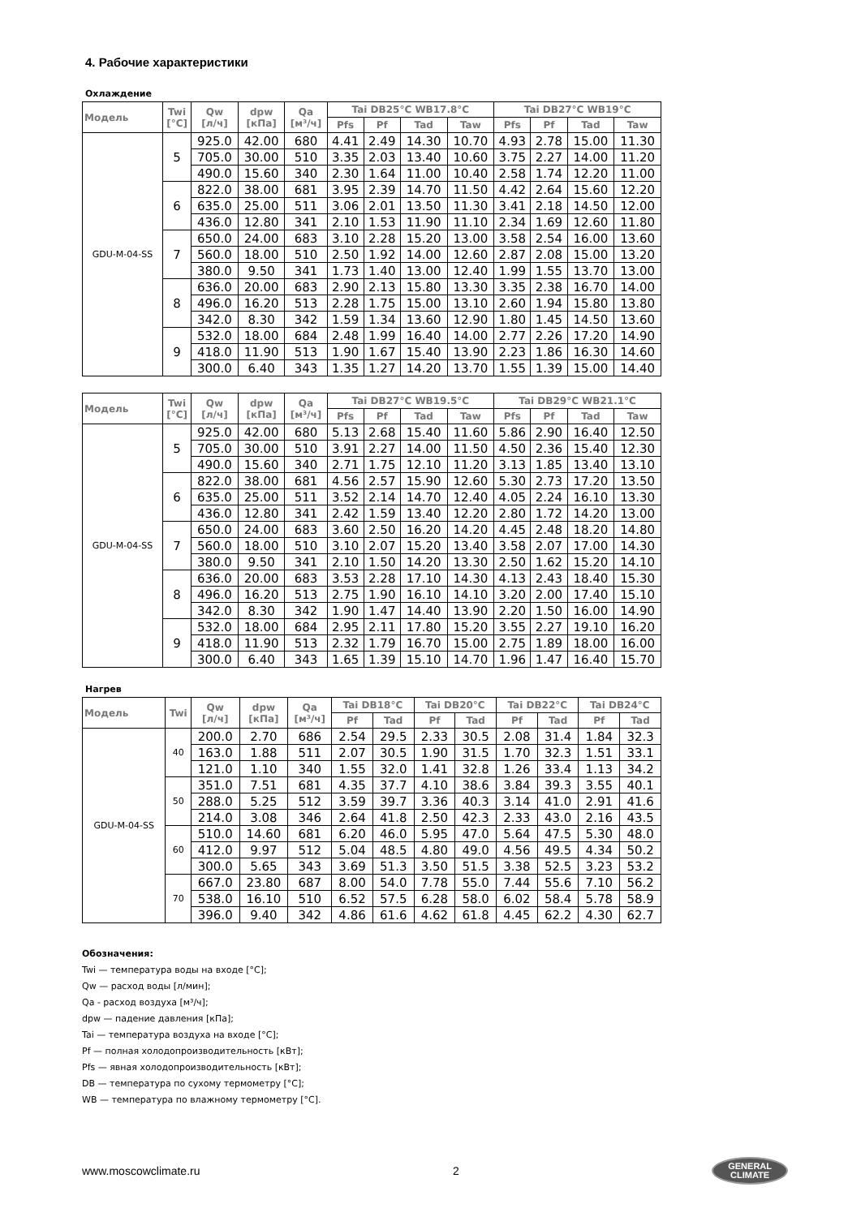4. Рабочие характеристики
Охлаждение
| Модель | Twi [°C] | Qw [л/ч] | dpw [кПа] | Qa [м³/ч] | Tai DB25°C WB17.8°C | | | | Tai DB27°C WB19°C | | | |
| --- | --- | --- | --- | --- | --- | --- | --- | --- | --- | --- | --- | --- |
| | | | | | Pfs | Pf | Tad | Taw | Pfs | Pf | Tad | Taw |
| GDU-M-04-SS | 5 | 925.0 | 42.00 | 680 | 4.41 | 2.49 | 14.30 | 10.70 | 4.93 | 2.78 | 15.00 | 11.30 |
| | | 705.0 | 30.00 | 510 | 3.35 | 2.03 | 13.40 | 10.60 | 3.75 | 2.27 | 14.00 | 11.20 |
| | | 490.0 | 15.60 | 340 | 2.30 | 1.64 | 11.00 | 10.40 | 2.58 | 1.74 | 12.20 | 11.00 |
| | 6 | 822.0 | 38.00 | 681 | 3.95 | 2.39 | 14.70 | 11.50 | 4.42 | 2.64 | 15.60 | 12.20 |
| | | 635.0 | 25.00 | 511 | 3.06 | 2.01 | 13.50 | 11.30 | 3.41 | 2.18 | 14.50 | 12.00 |
| | | 436.0 | 12.80 | 341 | 2.10 | 1.53 | 11.90 | 11.10 | 2.34 | 1.69 | 12.60 | 11.80 |
| | 7 | 650.0 | 24.00 | 683 | 3.10 | 2.28 | 15.20 | 13.00 | 3.58 | 2.54 | 16.00 | 13.60 |
| | | 560.0 | 18.00 | 510 | 2.50 | 1.92 | 14.00 | 12.60 | 2.87 | 2.08 | 15.00 | 13.20 |
| | | 380.0 | 9.50 | 341 | 1.73 | 1.40 | 13.00 | 12.40 | 1.99 | 1.55 | 13.70 | 13.00 |
| | 8 | 636.0 | 20.00 | 683 | 2.90 | 2.13 | 15.80 | 13.30 | 3.35 | 2.38 | 16.70 | 14.00 |
| | | 496.0 | 16.20 | 513 | 2.28 | 1.75 | 15.00 | 13.10 | 2.60 | 1.94 | 15.80 | 13.80 |
| | | 342.0 | 8.30 | 342 | 1.59 | 1.34 | 13.60 | 12.90 | 1.80 | 1.45 | 14.50 | 13.60 |
| | 9 | 532.0 | 18.00 | 684 | 2.48 | 1.99 | 16.40 | 14.00 | 2.77 | 2.26 | 17.20 | 14.90 |
| | | 418.0 | 11.90 | 513 | 1.90 | 1.67 | 15.40 | 13.90 | 2.23 | 1.86 | 16.30 | 14.60 |
| | | 300.0 | 6.40 | 343 | 1.35 | 1.27 | 14.20 | 13.70 | 1.55 | 1.39 | 15.00 | 14.40 |
| Модель | Twi [°C] | Qw [л/ч] | dpw [кПа] | Qa [м³/ч] | Tai DB27°C WB19.5°C | | | | Tai DB29°C WB21.1°C | | | |
| --- | --- | --- | --- | --- | --- | --- | --- | --- | --- | --- | --- | --- |
| | | | | | Pfs | Pf | Tad | Taw | Pfs | Pf | Tad | Taw |
| GDU-M-04-SS | 5 | 925.0 | 42.00 | 680 | 5.13 | 2.68 | 15.40 | 11.60 | 5.86 | 2.90 | 16.40 | 12.50 |
| | | 705.0 | 30.00 | 510 | 3.91 | 2.27 | 14.00 | 11.50 | 4.50 | 2.36 | 15.40 | 12.30 |
| | | 490.0 | 15.60 | 340 | 2.71 | 1.75 | 12.10 | 11.20 | 3.13 | 1.85 | 13.40 | 13.10 |
| | 6 | 822.0 | 38.00 | 681 | 4.56 | 2.57 | 15.90 | 12.60 | 5.30 | 2.73 | 17.20 | 13.50 |
| | | 635.0 | 25.00 | 511 | 3.52 | 2.14 | 14.70 | 12.40 | 4.05 | 2.24 | 16.10 | 13.30 |
| | | 436.0 | 12.80 | 341 | 2.42 | 1.59 | 13.40 | 12.20 | 2.80 | 1.72 | 14.20 | 13.00 |
| | 7 | 650.0 | 24.00 | 683 | 3.60 | 2.50 | 16.20 | 14.20 | 4.45 | 2.48 | 18.20 | 14.80 |
| | | 560.0 | 18.00 | 510 | 3.10 | 2.07 | 15.20 | 13.40 | 3.58 | 2.07 | 17.00 | 14.30 |
| | | 380.0 | 9.50 | 341 | 2.10 | 1.50 | 14.20 | 13.30 | 2.50 | 1.62 | 15.20 | 14.10 |
| | 8 | 636.0 | 20.00 | 683 | 3.53 | 2.28 | 17.10 | 14.30 | 4.13 | 2.43 | 18.40 | 15.30 |
| | | 496.0 | 16.20 | 513 | 2.75 | 1.90 | 16.10 | 14.10 | 3.20 | 2.00 | 17.40 | 15.10 |
| | | 342.0 | 8.30 | 342 | 1.90 | 1.47 | 14.40 | 13.90 | 2.20 | 1.50 | 16.00 | 14.90 |
| | 9 | 532.0 | 18.00 | 684 | 2.95 | 2.11 | 17.80 | 15.20 | 3.55 | 2.27 | 19.10 | 16.20 |
| | | 418.0 | 11.90 | 513 | 2.32 | 1.79 | 16.70 | 15.00 | 2.75 | 1.89 | 18.00 | 16.00 |
| | | 300.0 | 6.40 | 343 | 1.65 | 1.39 | 15.10 | 14.70 | 1.96 | 1.47 | 16.40 | 15.70 |
Нагрев
| Модель | Twi | Qw [л/ч] | dpw [кПа] | Qa [м³/ч] | Tai DB18°C | | Tai DB20°C | | Tai DB22°C | | Tai DB24°C | |
| --- | --- | --- | --- | --- | --- | --- | --- | --- | --- | --- | --- | --- |
| | | | | | Pf | Tad | Pf | Tad | Pf | Tad | Pf | Tad |
| GDU-M-04-SS | 40 | 200.0 | 2.70 | 686 | 2.54 | 29.5 | 2.33 | 30.5 | 2.08 | 31.4 | 1.84 | 32.3 |
| | | 163.0 | 1.88 | 511 | 2.07 | 30.5 | 1.90 | 31.5 | 1.70 | 32.3 | 1.51 | 33.1 |
| | | 121.0 | 1.10 | 340 | 1.55 | 32.0 | 1.41 | 32.8 | 1.26 | 33.4 | 1.13 | 34.2 |
| | 50 | 351.0 | 7.51 | 681 | 4.35 | 37.7 | 4.10 | 38.6 | 3.84 | 39.3 | 3.55 | 40.1 |
| | | 288.0 | 5.25 | 512 | 3.59 | 39.7 | 3.36 | 40.3 | 3.14 | 41.0 | 2.91 | 41.6 |
| | | 214.0 | 3.08 | 346 | 2.64 | 41.8 | 2.50 | 42.3 | 2.33 | 43.0 | 2.16 | 43.5 |
| | 60 | 510.0 | 14.60 | 681 | 6.20 | 46.0 | 5.95 | 47.0 | 5.64 | 47.5 | 5.30 | 48.0 |
| | | 412.0 | 9.97 | 512 | 5.04 | 48.5 | 4.80 | 49.0 | 4.56 | 49.5 | 4.34 | 50.2 |
| | | 300.0 | 5.65 | 343 | 3.69 | 51.3 | 3.50 | 51.5 | 3.38 | 52.5 | 3.23 | 53.2 |
| | 70 | 667.0 | 23.80 | 687 | 8.00 | 54.0 | 7.78 | 55.0 | 7.44 | 55.6 | 7.10 | 56.2 |
| | | 538.0 | 16.10 | 510 | 6.52 | 57.5 | 6.28 | 58.0 | 6.02 | 58.4 | 5.78 | 58.9 |
| | | 396.0 | 9.40 | 342 | 4.86 | 61.6 | 4.62 | 61.8 | 4.45 | 62.2 | 4.30 | 62.7 |
Обозначения:
Twi — температура воды на входе [°C];
Qw — расход воды [л/мин];
Qa - расход воздуха [м³/ч];
dpw — падение давления [кПа];
Tai — температура воздуха на входе [°C];
Pf — полная холодопроизводительность [кВт];
Pfs — явная холодопроизводительность [кВт];
DB — температура по сухому термометру [°C];
WB — температура по влажному термометру [°C].
www.moscowclimate.ru 2 GENERAL
CLIMATE